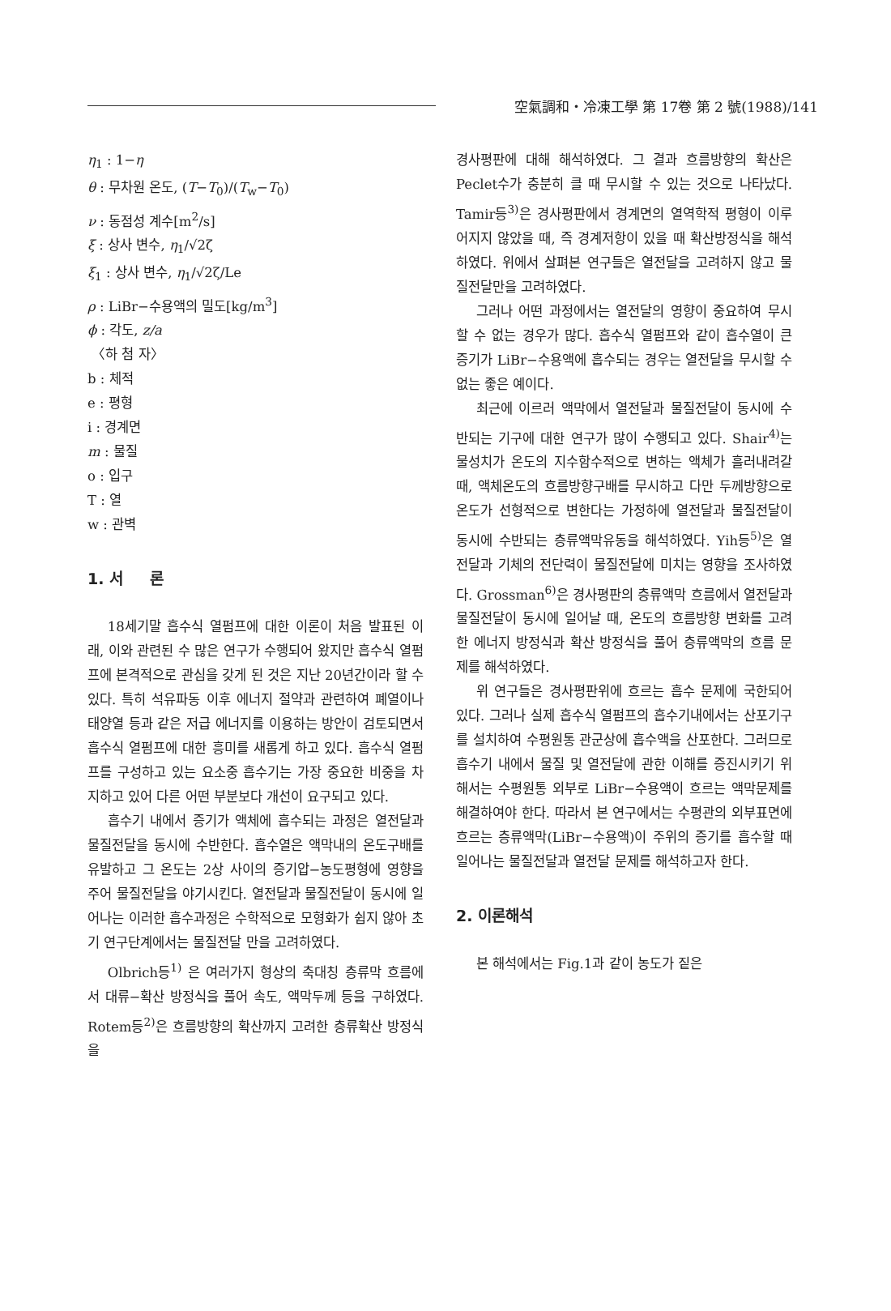空氣調和・冷凍工學 第 17卷 第 2 號(1988)/141
η<sub>1</sub> : 1−η
θ : 무차원 온도, (T−T<sub>0</sub>)/(T<sub>w</sub>−T<sub>0</sub>)
ν : 동점성 계수[m<sup>2</sup>/s]
ξ : 상사 변수, η<sub>1</sub>/√2ζ
ξ<sub>1</sub> : 상사 변수, η<sub>1</sub>/√2ζ/Le
ρ : LiBr−수용액의 밀도[kg/m<sup>3</sup>]
ϕ : 각도, z/a
〈하 첨 자〉
b : 체적
e : 평형
i : 경계면
m : 물질
o : 입구
T : 열
w : 관벽
1. 서 론
18세기말 흡수식 열펌프에 대한 이론이 처음 발표된 이래, 이와 관련된 수 많은 연구가 수행되어 왔지만 흡수식 열펌프에 본격적으로 관심을 갖게 된 것은 지난 20년간이라 할 수 있다. 특히 석유파동 이후 에너지 절약과 관련하여 폐열이나 태양열 등과 같은 저급 에너지를 이용하는 방안이 검토되면서 흡수식 열펌프에 대한 흥미를 새롭게 하고 있다. 흡수식 열펌프를 구성하고 있는 요소중 흡수기는 가장 중요한 비중을 차지하고 있어 다른 어떤 부분보다 개선이 요구되고 있다.
흡수기 내에서 증기가 액체에 흡수되는 과정은 열전달과 물질전달을 동시에 수반한다. 흡수열은 액막내의 온도구배를 유발하고 그 온도는 2상 사이의 증기압−농도평형에 영향을 주어 물질전달을 야기시킨다. 열전달과 물질전달이 동시에 일어나는 이러한 흡수과정은 수학적으로 모형화가 쉽지 않아 초기 연구단계에서는 물질전달 만을 고려하였다.
Olbrich등<sup>1)</sup> 은 여러가지 형상의 축대칭 층류막 흐름에서 대류−확산 방정식을 풀어 속도, 액막두께 등을 구하였다. Rotem등<sup>2)</sup>은 흐름방향의 확산까지 고려한 층류확산 방정식을
경사평판에 대해 해석하였다. 그 결과 흐름방향의 확산은 Peclet수가 충분히 클 때 무시할 수 있는 것으로 나타났다. Tamir등<sup>3)</sup>은 경사평판에서 경계면의 열역학적 평형이 이루어지지 않았을 때, 즉 경계저항이 있을 때 확산방정식을 해석하였다. 위에서 살펴본 연구들은 열전달을 고려하지 않고 물질전달만을 고려하였다.
그러나 어떤 과정에서는 열전달의 영향이 중요하여 무시할 수 없는 경우가 많다. 흡수식 열펌프와 같이 흡수열이 큰 증기가 LiBr−수용액에 흡수되는 경우는 열전달을 무시할 수 없는 좋은 예이다.
최근에 이르러 액막에서 열전달과 물질전달이 동시에 수반되는 기구에 대한 연구가 많이 수행되고 있다. Shair<sup>4)</sup>는 물성치가 온도의 지수함수적으로 변하는 액체가 흘러내려갈 때, 액체온도의 흐름방향구배를 무시하고 다만 두께방향으로 온도가 선형적으로 변한다는 가정하에 열전달과 물질전달이 동시에 수반되는 층류액막유동을 해석하였다. Yih등<sup>5)</sup>은 열전달과 기체의 전단력이 물질전달에 미치는 영향을 조사하였다. Grossman<sup>6)</sup>은 경사평판의 층류액막 흐름에서 열전달과 물질전달이 동시에 일어날 때, 온도의 흐름방향 변화를 고려한 에너지 방정식과 확산 방정식을 풀어 층류액막의 흐름 문제를 해석하였다.
위 연구들은 경사평판위에 흐르는 흡수 문제에 국한되어 있다. 그러나 실제 흡수식 열펌프의 흡수기내에서는 산포기구를 설치하여 수평원통 관군상에 흡수액을 산포한다. 그러므로 흡수기 내에서 물질 및 열전달에 관한 이해를 증진시키기 위해서는 수평원통 외부로 LiBr−수용액이 흐르는 액막문제를 해결하여야 한다. 따라서 본 연구에서는 수평관의 외부표면에 흐르는 층류액막(LiBr−수용액)이 주위의 증기를 흡수할 때 일어나는 물질전달과 열전달 문제를 해석하고자 한다.
2. 이론해석
본 해석에서는 Fig.1과 같이 농도가 짙은